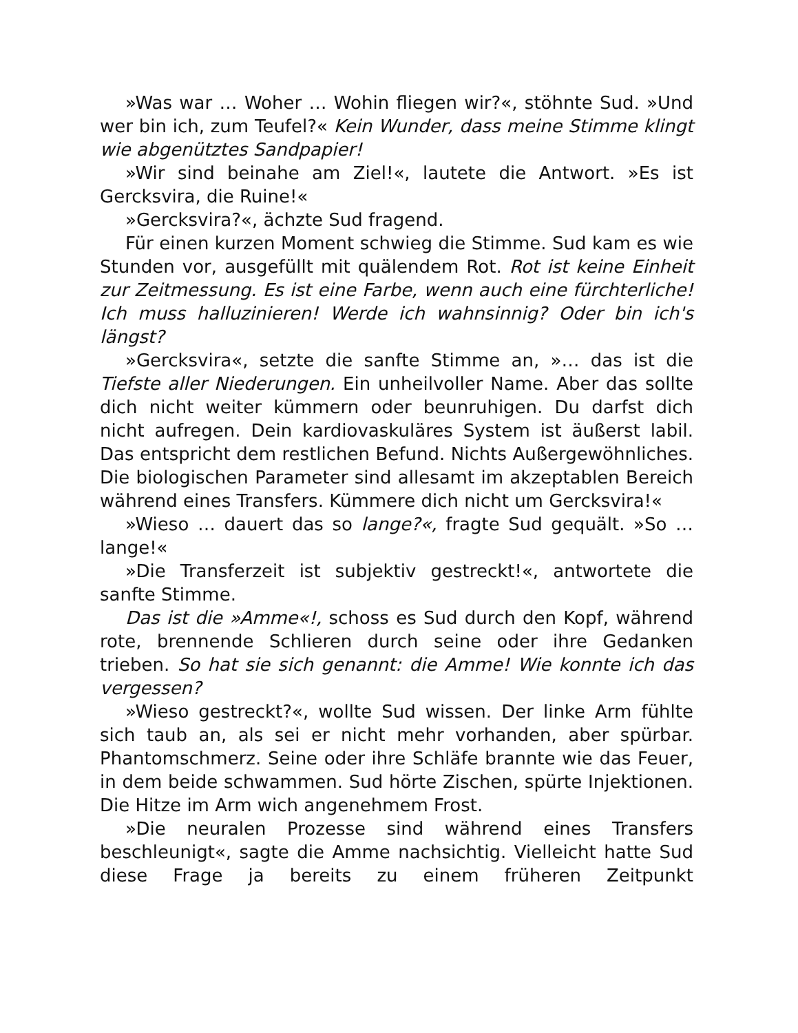»Was war … Woher … Wohin fliegen wir?«, stöhnte Sud. »Und wer bin ich, zum Teufel?« Kein Wunder, dass meine Stimme klingt wie abgenütztes Sandpapier!
»Wir sind beinahe am Ziel!«, lautete die Antwort. »Es ist Gercksvira, die Ruine!«
»Gercksvira?«, ächzte Sud fragend.
Für einen kurzen Moment schwieg die Stimme. Sud kam es wie Stunden vor, ausgefüllt mit quälendem Rot. Rot ist keine Einheit zur Zeitmessung. Es ist eine Farbe, wenn auch eine fürchterliche! Ich muss halluzinieren! Werde ich wahnsinnig? Oder bin ich's längst?
»Gercksvira«, setzte die sanfte Stimme an, »… das ist die Tiefste aller Niederungen. Ein unheilvoller Name. Aber das sollte dich nicht weiter kümmern oder beunruhigen. Du darfst dich nicht aufregen. Dein kardiovaskuläres System ist äußerst labil. Das entspricht dem restlichen Befund. Nichts Außergewöhnliches. Die biologischen Parameter sind allesamt im akzeptablen Bereich während eines Transfers. Kümmere dich nicht um Gercksvira!«
»Wieso … dauert das so lange?«, fragte Sud gequält. »So … lange!«
»Die Transferzeit ist subjektiv gestreckt!«, antwortete die sanfte Stimme.
Das ist die »Amme«!, schoss es Sud durch den Kopf, während rote, brennende Schlieren durch seine oder ihre Gedanken trieben. So hat sie sich genannt: die Amme! Wie konnte ich das vergessen?
»Wieso gestreckt?«, wollte Sud wissen. Der linke Arm fühlte sich taub an, als sei er nicht mehr vorhanden, aber spürbar. Phantomschmerz. Seine oder ihre Schläfe brannte wie das Feuer, in dem beide schwammen. Sud hörte Zischen, spürte Injektionen. Die Hitze im Arm wich angenehmem Frost.
»Die neuralen Prozesse sind während eines Transfers beschleunigt«, sagte die Amme nachsichtig. Vielleicht hatte Sud diese Frage ja bereits zu einem früheren Zeitpunkt